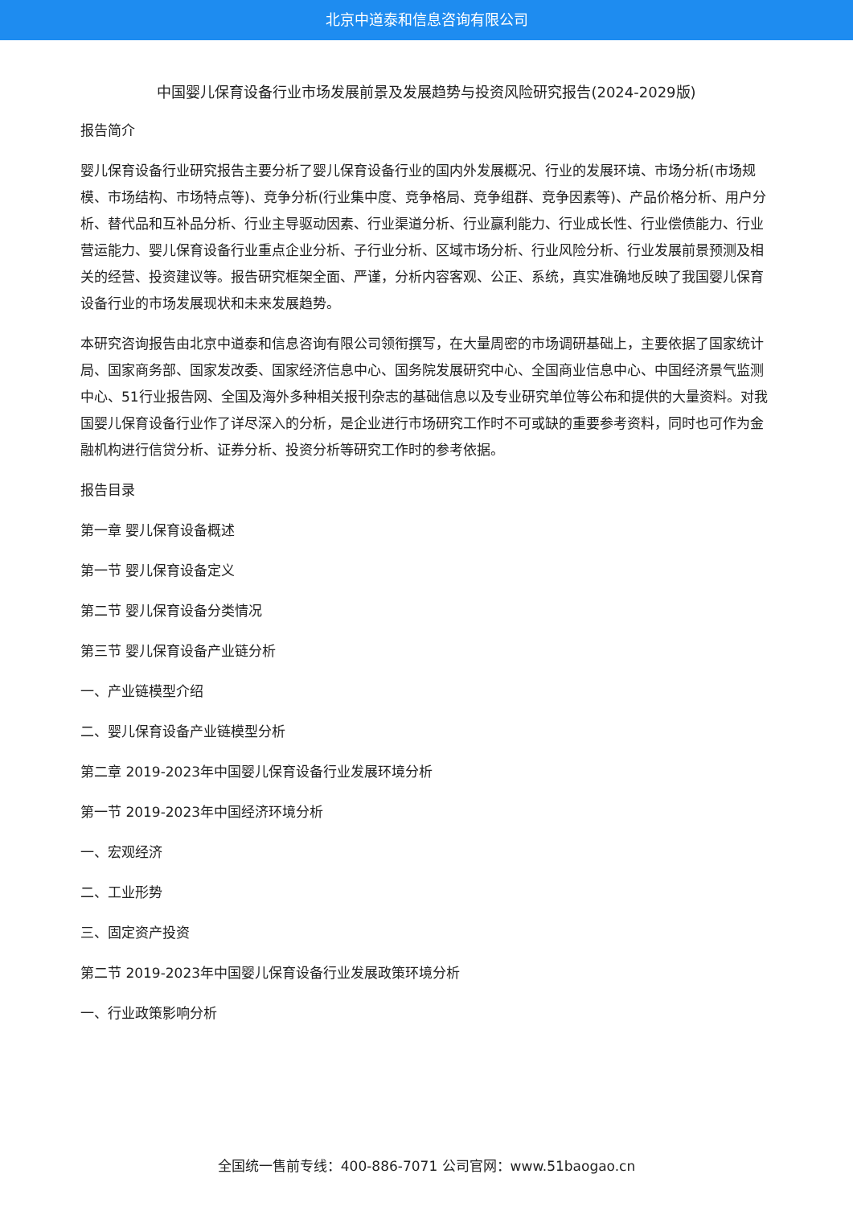北京中道泰和信息咨询有限公司
中国婴儿保育设备行业市场发展前景及发展趋势与投资风险研究报告(2024-2029版)
报告简介
婴儿保育设备行业研究报告主要分析了婴儿保育设备行业的国内外发展概况、行业的发展环境、市场分析(市场规模、市场结构、市场特点等)、竞争分析(行业集中度、竞争格局、竞争组群、竞争因素等)、产品价格分析、用户分析、替代品和互补品分析、行业主导驱动因素、行业渠道分析、行业赢利能力、行业成长性、行业偿债能力、行业营运能力、婴儿保育设备行业重点企业分析、子行业分析、区域市场分析、行业风险分析、行业发展前景预测及相关的经营、投资建议等。报告研究框架全面、严谨，分析内容客观、公正、系统，真实准确地反映了我国婴儿保育设备行业的市场发展现状和未来发展趋势。
本研究咨询报告由北京中道泰和信息咨询有限公司领衔撰写，在大量周密的市场调研基础上，主要依据了国家统计局、国家商务部、国家发改委、国家经济信息中心、国务院发展研究中心、全国商业信息中心、中国经济景气监测中心、51行业报告网、全国及海外多种相关报刊杂志的基础信息以及专业研究单位等公布和提供的大量资料。对我国婴儿保育设备行业作了详尽深入的分析，是企业进行市场研究工作时不可或缺的重要参考资料，同时也可作为金融机构进行信贷分析、证券分析、投资分析等研究工作时的参考依据。
报告目录
第一章 婴儿保育设备概述
第一节 婴儿保育设备定义
第二节 婴儿保育设备分类情况
第三节 婴儿保育设备产业链分析
一、产业链模型介绍
二、婴儿保育设备产业链模型分析
第二章 2019-2023年中国婴儿保育设备行业发展环境分析
第一节 2019-2023年中国经济环境分析
一、宏观经济
二、工业形势
三、固定资产投资
第二节 2019-2023年中国婴儿保育设备行业发展政策环境分析
一、行业政策影响分析
全国统一售前专线：400-886-7071 公司官网：www.51baogao.cn